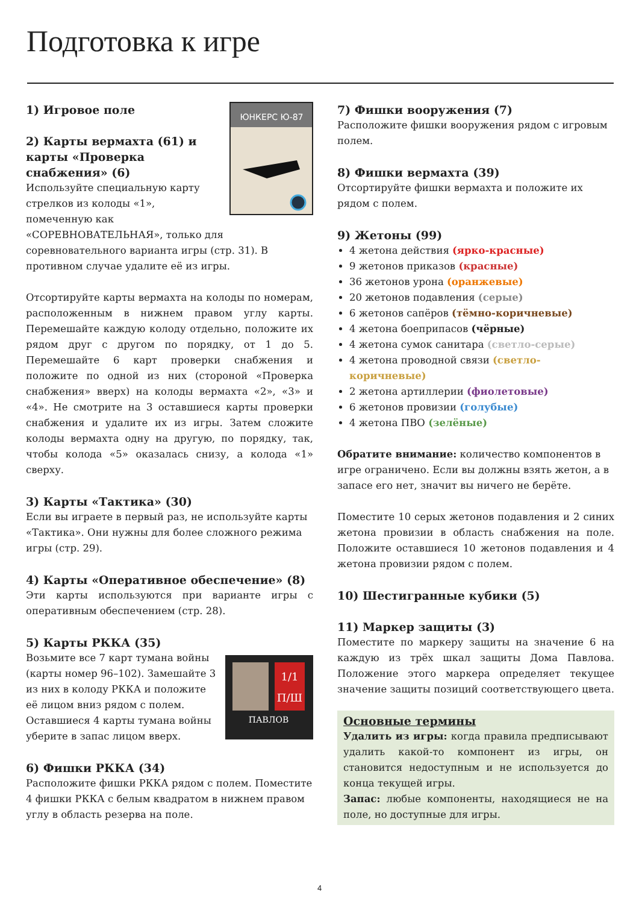Подготовка к игре
ЮНКЕРС Ю-87
1) Игровое поле
2) Карты вермахта (61) и карты «Проверка снабжения» (6)
Используйте специальную карту стрелков из колоды «1», помеченную как «СОРЕВНОВАТЕЛЬНАЯ», только для соревновательного варианта игры (стр. 31). В противном случае удалите её из игры.
Отсортируйте карты вермахта на колоды по номерам, расположенным в нижнем правом углу карты. Перемешайте каждую колоду отдельно, положите их рядом друг с другом по порядку, от 1 до 5. Перемешайте 6 карт проверки снабжения и положите по одной из них (стороной «Проверка снабжения» вверх) на колоды вермахта «2», «3» и «4». Не смотрите на 3 оставшиеся карты проверки снабжения и удалите их из игры. Затем сложите колоды вермахта одну на другую, по порядку, так, чтобы колода «5» оказалась снизу, а колода «1» сверху.
3) Карты «Тактика» (30)
Если вы играете в первый раз, не используйте карты «Тактика». Они нужны для более сложного режима игры (стр. 29).
4) Карты «Оперативное обеспечение» (8)
Эти карты используются при варианте игры с оперативным обеспечением (стр. 28).
5) Карты РККА (35)
1/1
П/Ш
ПАВЛОВ
Возьмите все 7 карт тумана войны (карты номер 96–102). Замешайте 3 из них в колоду РККА и положите её лицом вниз рядом с полем. Оставшиеся 4 карты тумана войны уберите в запас лицом вверх.
6) Фишки РККА (34)
Расположите фишки РККА рядом с полем. Поместите 4 фишки РККА с белым квадратом в нижнем правом углу в область резерва на поле.
7) Фишки вооружения (7)
Расположите фишки вооружения рядом с игровым полем.
8) Фишки вермахта (39)
Отсортируйте фишки вермахта и положите их рядом с полем.
9) Жетоны (99)
4 жетона действия (ярко-красные)
9 жетонов приказов (красные)
36 жетонов урона (оранжевые)
20 жетонов подавления (серые)
6 жетонов сапёров (тёмно-коричневые)
4 жетона боеприпасов (чёрные)
4 жетона сумок санитара (светло-серые)
4 жетона проводной связи (светло-коричневые)
2 жетона артиллерии (фиолетовые)
6 жетонов провизии (голубые)
4 жетона ПВО (зелёные)
Обратите внимание: количество компонентов в игре ограничено. Если вы должны взять жетон, а в запасе его нет, значит вы ничего не берёте.
Поместите 10 серых жетонов подавления и 2 синих жетона провизии в область снабжения на поле. Положите оставшиеся 10 жетонов подавления и 4 жетона провизии рядом с полем.
10) Шестигранные кубики (5)
11) Маркер защиты (3)
Поместите по маркеру защиты на значение 6 на каждую из трёх шкал защиты Дома Павлова. Положение этого маркера определяет текущее значение защиты позиций соответствующего цвета.
Основные термины
Удалить из игры: когда правила предписывают удалить какой-то компонент из игры, он становится недоступным и не используется до конца текущей игры.
Запас: любые компоненты, находящиеся не на поле, но доступные для игры.
4